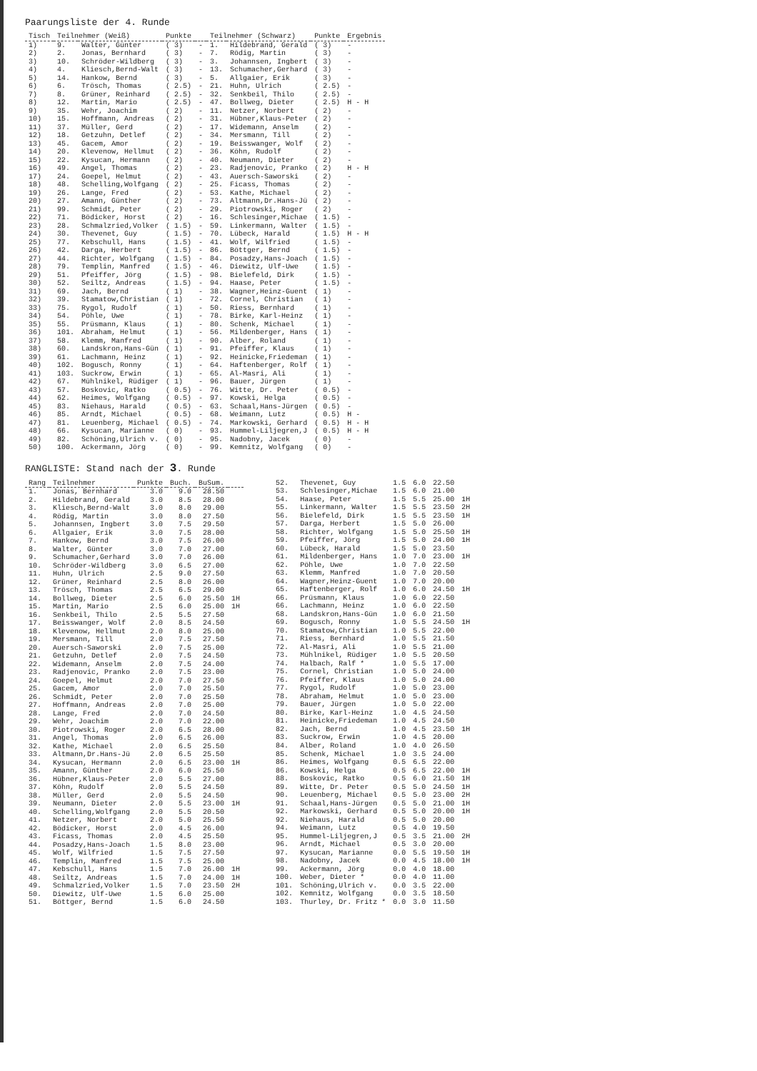Paarungsliste der 4. Runde
| Tisch | Teilnehmer (Weiß) | | Punkte | | Teilnehmer (Schwarz) | | Punkte | Ergebnis |
| --- | --- | --- | --- | --- | --- | --- | --- | --- |
| 1) | 9. | Walter, Günter | ( 3) | - | 1. | Hildebrand, Gerald | ( 3) | - |
| 2) | 2. | Jonas, Bernhard | ( 3) | - | 7. | Rödig, Martin | ( 3) | - |
| 3) | 10. | Schröder-Wildberg | ( 3) | - | 3. | Johannsen, Ingbert | ( 3) | - |
| 4) | 4. | Kliesch,Bernd-Walt | ( 3) | - | 13. | Schumacher,Gerhard | ( 3) | - |
| 5) | 14. | Hankow, Bernd | ( 3) | - | 5. | Allgaier, Erik | ( 3) | - |
| 6) | 6. | Trösch, Thomas | ( 2.5) | - | 21. | Huhn, Ulrich | ( 2.5) | - |
| 7) | 8. | Grüner, Reinhard | ( 2.5) | - | 32. | Senkbeil, Thilo | ( 2.5) | - |
| 8) | 12. | Martin, Mario | ( 2.5) | - | 47. | Bollweg, Dieter | ( 2.5) | H - H |
| 9) | 35. | Wehr, Joachim | ( 2) | - | 11. | Netzer, Norbert | ( 2) | - |
| 10) | 15. | Hoffmann, Andreas | ( 2) | - | 31. | Hübner,Klaus-Peter | ( 2) | - |
| 11) | 37. | Müller, Gerd | ( 2) | - | 17. | Widemann, Anselm | ( 2) | - |
| 12) | 18. | Getzuhn, Detlef | ( 2) | - | 34. | Mersmann, Till | ( 2) | - |
| 13) | 45. | Gacem, Amor | ( 2) | - | 19. | Beisswanger, Wolf | ( 2) | - |
| 14) | 20. | Klevenow, Hellmut | ( 2) | - | 36. | Köhn, Rudolf | ( 2) | - |
| 15) | 22. | Kysucan, Hermann | ( 2) | - | 40. | Neumann, Dieter | ( 2) | - |
| 16) | 49. | Angel, Thomas | ( 2) | - | 23. | Radjenovic, Pranko | ( 2) | H - H |
| 17) | 24. | Goepel, Helmut | ( 2) | - | 43. | Auersch-Saworski | ( 2) | - |
| 18) | 48. | Schelling,Wolfgang | ( 2) | - | 25. | Ficass, Thomas | ( 2) | - |
| 19) | 26. | Lange, Fred | ( 2) | - | 53. | Kathe, Michael | ( 2) | - |
| 20) | 27. | Amann, Günther | ( 2) | - | 73. | Altmann,Dr.Hans-Jü | ( 2) | - |
| 21) | 99. | Schmidt, Peter | ( 2) | - | 29. | Piotrowski, Roger | ( 2) | - |
| 22) | 71. | Bödicker, Horst | ( 2) | - | 16. | Schlesinger,Michae | ( 1.5) | - |
| 23) | 28. | Schmalzried,Volker | ( 1.5) | - | 59. | Linkermann, Walter | ( 1.5) | - |
| 24) | 30. | Thevenet, Guy | ( 1.5) | - | 70. | Lübeck, Harald | ( 1.5) | H - H |
| 25) | 77. | Kebschull, Hans | ( 1.5) | - | 41. | Wolf, Wilfried | ( 1.5) | - |
| 26) | 42. | Darga, Herbert | ( 1.5) | - | 86. | Böttger, Bernd | ( 1.5) | - |
| 27) | 44. | Richter, Wolfgang | ( 1.5) | - | 84. | Posadzy,Hans-Joach | ( 1.5) | - |
| 28) | 79. | Templin, Manfred | ( 1.5) | - | 46. | Diewitz, Ulf-Uwe | ( 1.5) | - |
| 29) | 51. | Pfeiffer, Jörg | ( 1.5) | - | 98. | Bielefeld, Dirk | ( 1.5) | - |
| 30) | 52. | Seiltz, Andreas | ( 1.5) | - | 94. | Haase, Peter | ( 1.5) | - |
| 31) | 69. | Jach, Bernd | ( 1) | - | 38. | Wagner,Heinz-Guent | ( 1) | - |
| 32) | 39. | Stamatow,Christian | ( 1) | - | 72. | Cornel, Christian | ( 1) | - |
| 33) | 75. | Rygol, Rudolf | ( 1) | - | 50. | Riess, Bernhard | ( 1) | - |
| 34) | 54. | Pöhle, Uwe | ( 1) | - | 78. | Birke, Karl-Heinz | ( 1) | - |
| 35) | 55. | Prüsmann, Klaus | ( 1) | - | 80. | Schenk, Michael | ( 1) | - |
| 36) | 101. | Abraham, Helmut | ( 1) | - | 56. | Mildenberger, Hans | ( 1) | - |
| 37) | 58. | Klemm, Manfred | ( 1) | - | 90. | Alber, Roland | ( 1) | - |
| 38) | 60. | Landskron,Hans-Gün | ( 1) | - | 91. | Pfeiffer, Klaus | ( 1) | - |
| 39) | 61. | Lachmann, Heinz | ( 1) | - | 92. | Heinicke,Friedeman | ( 1) | - |
| 40) | 102. | Bogusch, Ronny | ( 1) | - | 64. | Haftenberger, Rolf | ( 1) | - |
| 41) | 103. | Suckrow, Erwin | ( 1) | - | 65. | Al-Masri, Ali | ( 1) | - |
| 42) | 67. | Mühlnikel, Rüdiger | ( 1) | - | 96. | Bauer, Jürgen | ( 1) | - |
| 43) | 57. | Boskovic, Ratko | ( 0.5) | - | 76. | Witte, Dr. Peter | ( 0.5) | - |
| 44) | 62. | Heimes, Wolfgang | ( 0.5) | - | 97. | Kowski, Helga | ( 0.5) | - |
| 45) | 83. | Niehaus, Harald | ( 0.5) | - | 63. | Schaal,Hans-Jürgen | ( 0.5) | - |
| 46) | 85. | Arndt, Michael | ( 0.5) | - | 68. | Weimann, Lutz | ( 0.5) | H - |
| 47) | 81. | Leuenberg, Michael | ( 0.5) | - | 74. | Markowski, Gerhard | ( 0.5) | H - H |
| 48) | 66. | Kysucan, Marianne | ( 0) | - | 93. | Hummel-Liljegren,J | ( 0.5) | H - H |
| 49) | 82. | Schöning,Ulrich v. | ( 0) | - | 95. | Nadobny, Jacek | ( 0) | - |
| 50) | 100. | Ackermann, Jörg | ( 0) | - | 99. | Kemnitz, Wolfgang | ( 0) | - |
RANGLISTE: Stand nach der 3. Runde
| Rang | Teilnehmer | Punkte | Buch. | BuSum. | |
| --- | --- | --- | --- | --- | --- |
| 1. | Jonas, Bernhard | 3.0 | 9.0 | 28.50 | |
| 2. | Hildebrand, Gerald | 3.0 | 8.5 | 28.00 | |
| 3. | Kliesch,Bernd-Walt | 3.0 | 8.0 | 29.00 | |
| 4. | Rödig, Martin | 3.0 | 8.0 | 27.50 | |
| 5. | Johannsen, Ingbert | 3.0 | 7.5 | 29.50 | |
| 6. | Allgaier, Erik | 3.0 | 7.5 | 28.00 | |
| 7. | Hankow, Bernd | 3.0 | 7.5 | 26.00 | |
| 8. | Walter, Günter | 3.0 | 7.0 | 27.00 | |
| 9. | Schumacher,Gerhard | 3.0 | 7.0 | 26.00 | |
| 10. | Schröder-Wildberg | 3.0 | 6.5 | 27.00 | |
| 11. | Huhn, Ulrich | 2.5 | 9.0 | 27.50 | |
| 12. | Grüner, Reinhard | 2.5 | 8.0 | 26.00 | |
| 13. | Trösch, Thomas | 2.5 | 6.5 | 29.00 | |
| 14. | Bollweg, Dieter | 2.5 | 6.0 | 25.50 | 1H |
| 15. | Martin, Mario | 2.5 | 6.0 | 25.00 | 1H |
| 16. | Senkbeil, Thilo | 2.5 | 5.5 | 27.50 | |
| 17. | Beisswanger, Wolf | 2.0 | 8.5 | 24.50 | |
| 18. | Klevenow, Hellmut | 2.0 | 8.0 | 25.00 | |
| 19. | Mersmann, Till | 2.0 | 7.5 | 27.50 | |
| 20. | Auersch-Saworski | 2.0 | 7.5 | 25.00 | |
| 21. | Getzuhn, Detlef | 2.0 | 7.5 | 24.50 | |
| 22. | Widemann, Anselm | 2.0 | 7.5 | 24.00 | |
| 23. | Radjenovic, Pranko | 2.0 | 7.5 | 23.00 | |
| 24. | Goepel, Helmut | 2.0 | 7.0 | 27.50 | |
| 25. | Gacem, Amor | 2.0 | 7.0 | 25.50 | |
| 26. | Schmidt, Peter | 2.0 | 7.0 | 25.50 | |
| 27. | Hoffmann, Andreas | 2.0 | 7.0 | 25.00 | |
| 28. | Lange, Fred | 2.0 | 7.0 | 24.50 | |
| 29. | Wehr, Joachim | 2.0 | 7.0 | 22.00 | |
| 30. | Piotrowski, Roger | 2.0 | 6.5 | 28.00 | |
| 31. | Angel, Thomas | 2.0 | 6.5 | 26.00 | |
| 32. | Kathe, Michael | 2.0 | 6.5 | 25.50 | |
| 33. | Altmann,Dr.Hans-Jü | 2.0 | 6.5 | 25.50 | |
| 34. | Kysucan, Hermann | 2.0 | 6.5 | 23.00 | 1H |
| 35. | Amann, Günther | 2.0 | 6.0 | 25.50 | |
| 36. | Hübner,Klaus-Peter | 2.0 | 5.5 | 27.00 | |
| 37. | Köhn, Rudolf | 2.0 | 5.5 | 24.50 | |
| 38. | Müller, Gerd | 2.0 | 5.5 | 24.50 | |
| 39. | Neumann, Dieter | 2.0 | 5.5 | 23.00 | 1H |
| 40. | Schelling,Wolfgang | 2.0 | 5.5 | 20.50 | |
| 41. | Netzer, Norbert | 2.0 | 5.0 | 25.50 | |
| 42. | Bödicker, Horst | 2.0 | 4.5 | 26.00 | |
| 43. | Ficass, Thomas | 2.0 | 4.5 | 25.50 | |
| 44. | Posadzy,Hans-Joach | 1.5 | 8.0 | 23.00 | |
| 45. | Wolf, Wilfried | 1.5 | 7.5 | 27.50 | |
| 46. | Templin, Manfred | 1.5 | 7.5 | 25.00 | |
| 47. | Kebschull, Hans | 1.5 | 7.0 | 26.00 | 1H |
| 48. | Seiltz, Andreas | 1.5 | 7.0 | 24.00 | 1H |
| 49. | Schmalzried,Volker | 1.5 | 7.0 | 23.50 | 2H |
| 50. | Diewitz, Ulf-Uwe | 1.5 | 6.0 | 25.00 | |
| 51. | Böttger, Bernd | 1.5 | 6.0 | 24.50 | |
| 52. | Thevenet, Guy | 1.5 | 6.0 | 22.50 | |
| 53. | Schlesinger,Michae | 1.5 | 6.0 | 21.00 | |
| 54. | Haase, Peter | 1.5 | 5.5 | 25.00 | 1H |
| 55. | Linkermann, Walter | 1.5 | 5.5 | 23.50 | 2H |
| 56. | Bielefeld, Dirk | 1.5 | 5.5 | 23.50 | 1H |
| 57. | Darga, Herbert | 1.5 | 5.0 | 26.00 | |
| 58. | Richter, Wolfgang | 1.5 | 5.0 | 25.50 | 1H |
| 59. | Pfeiffer, Jörg | 1.5 | 5.0 | 24.00 | 1H |
| 60. | Lübeck, Harald | 1.5 | 5.0 | 23.50 | |
| 61. | Mildenberger, Hans | 1.0 | 7.0 | 23.00 | 1H |
| 62. | Pöhle, Uwe | 1.0 | 7.0 | 22.50 | |
| 63. | Klemm, Manfred | 1.0 | 7.0 | 20.50 | |
| 64. | Wagner,Heinz-Guent | 1.0 | 7.0 | 20.00 | |
| 65. | Haftenberger, Rolf | 1.0 | 6.0 | 24.50 | 1H |
| 66. | Prüsmann, Klaus | 1.0 | 6.0 | 22.50 | |
| 66. | Lachmann, Heinz | 1.0 | 6.0 | 22.50 | |
| 68. | Landskron,Hans-Gün | 1.0 | 6.0 | 21.50 | |
| 69. | Bogusch, Ronny | 1.0 | 5.5 | 24.50 | 1H |
| 70. | Stamatow,Christian | 1.0 | 5.5 | 22.00 | |
| 71. | Riess, Bernhard | 1.0 | 5.5 | 21.50 | |
| 72. | Al-Masri, Ali | 1.0 | 5.5 | 21.00 | |
| 73. | Mühlnikel, Rüdiger | 1.0 | 5.5 | 20.50 | |
| 74. | Halbach, Ralf * | 1.0 | 5.5 | 17.00 | |
| 75. | Cornel, Christian | 1.0 | 5.0 | 24.00 | |
| 76. | Pfeiffer, Klaus | 1.0 | 5.0 | 24.00 | |
| 77. | Rygol, Rudolf | 1.0 | 5.0 | 23.00 | |
| 78. | Abraham, Helmut | 1.0 | 5.0 | 23.00 | |
| 79. | Bauer, Jürgen | 1.0 | 5.0 | 22.00 | |
| 80. | Birke, Karl-Heinz | 1.0 | 4.5 | 24.50 | |
| 81. | Heinicke,Friedeman | 1.0 | 4.5 | 24.50 | |
| 82. | Jach, Bernd | 1.0 | 4.5 | 23.50 | 1H |
| 83. | Suckrow, Erwin | 1.0 | 4.5 | 20.00 | |
| 84. | Alber, Roland | 1.0 | 4.0 | 26.50 | |
| 85. | Schenk, Michael | 1.0 | 3.5 | 24.00 | |
| 86. | Heimes, Wolfgang | 0.5 | 6.5 | 22.00 | |
| 86. | Kowski, Helga | 0.5 | 6.5 | 22.00 | 1H |
| 88. | Boskovic, Ratko | 0.5 | 6.0 | 21.50 | 1H |
| 89. | Witte, Dr. Peter | 0.5 | 5.0 | 24.50 | 1H |
| 90. | Leuenberg, Michael | 0.5 | 5.0 | 23.00 | 2H |
| 91. | Schaal,Hans-Jürgen | 0.5 | 5.0 | 21.00 | 1H |
| 92. | Markowski, Gerhard | 0.5 | 5.0 | 20.00 | 1H |
| 92. | Niehaus, Harald | 0.5 | 5.0 | 20.00 | |
| 94. | Weimann, Lutz | 0.5 | 4.0 | 19.50 | |
| 95. | Hummel-Liljegren,J | 0.5 | 3.5 | 21.00 | 2H |
| 96. | Arndt, Michael | 0.5 | 3.0 | 20.00 | |
| 97. | Kysucan, Marianne | 0.0 | 5.5 | 19.50 | 1H |
| 98. | Nadobny, Jacek | 0.0 | 4.5 | 18.00 | 1H |
| 99. | Ackermann, Jörg | 0.0 | 4.0 | 18.00 | |
| 100. | Weber, Dieter * | 0.0 | 4.0 | 11.00 | |
| 101. | Schöning,Ulrich v. | 0.0 | 3.5 | 22.00 | |
| 102. | Kemnitz, Wolfgang | 0.0 | 3.5 | 18.50 | |
| 103. | Thurley, Dr. Fritz * | 0.0 | 3.0 | 11.50 | |